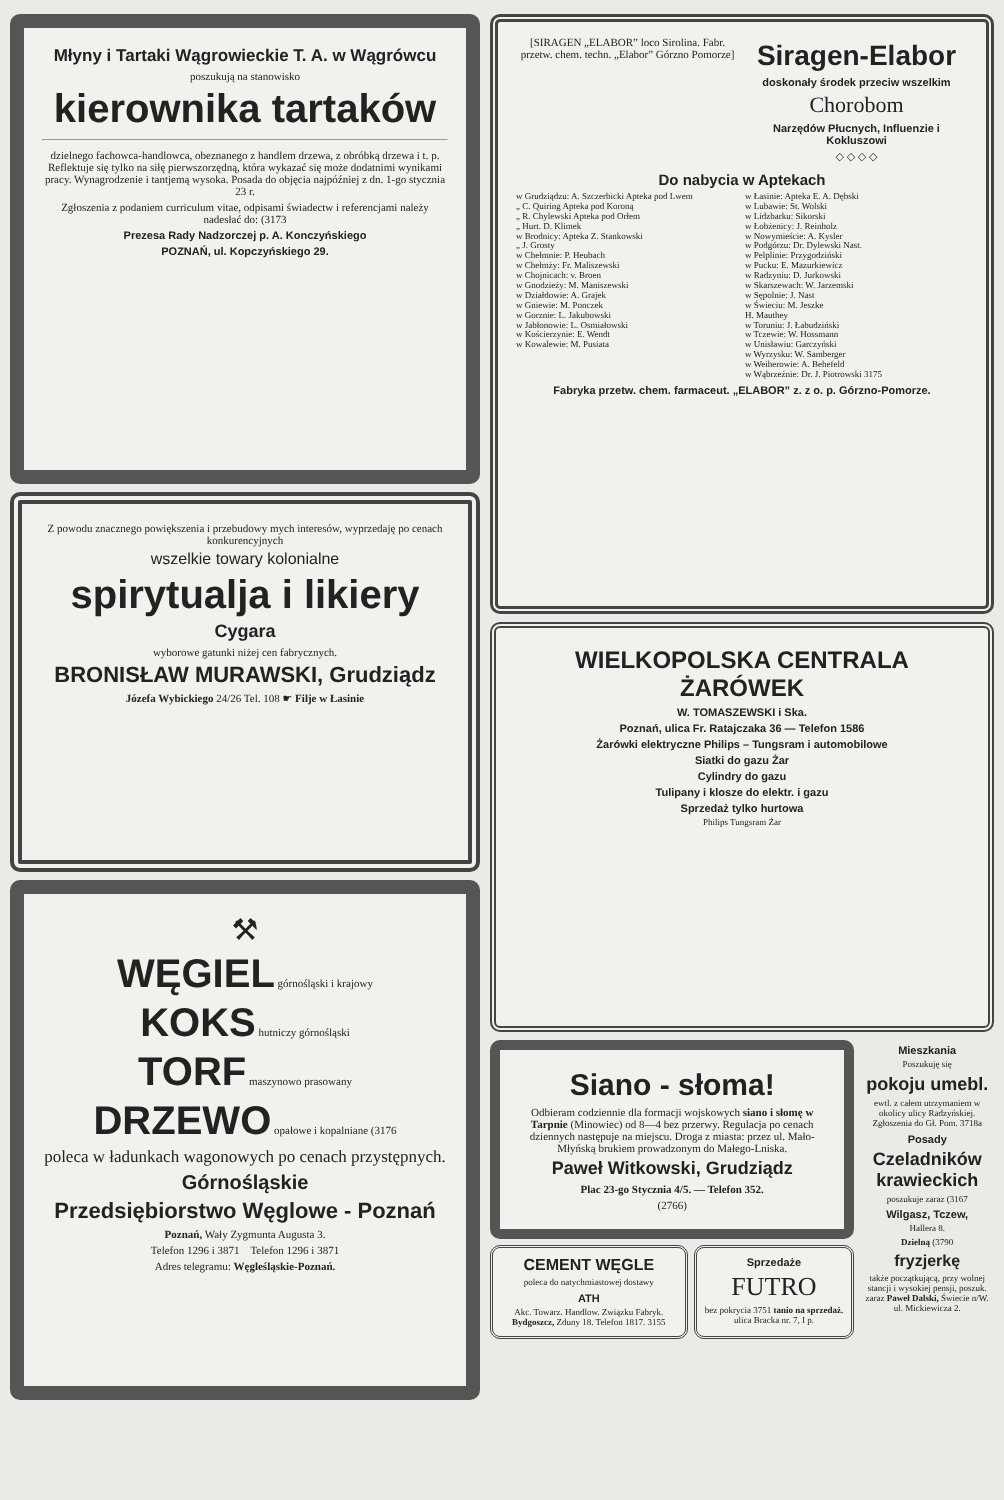Młyny i Tartaki Wągrowieckie T. A. w Wągrówcu
poszukują na stanowisko
kierownika tartaków
dzielnego fachowca-handlowca, obeznanego z handlem drzewa, z obróbką drzewa i t. p. Reflektuje się tylko na siłę pierwszorzędną, która wykazać się może dodatnimi wynikami pracy. Wynagrodzenie i tantjemą wysoka. Posada do objęcia najpóźniej z dn. 1-go stycznia 23 r.
Zgłoszenia z podaniem curriculum vitae, odpisami świadectw i referencjami należy nadesłać do: (3173
Prezesa Rady Nadzorczej p. A. Konczyńskiego
POZNAŃ, ul. Kopczyńskiego 29.
Z powodu znacznego powiększenia i przebudowy mych interesów, wyprzedaję po cenach konkurencyjnych
wszelkie towary kolonialne
spirytualja i likiery
Cygara
wyborowe gatunki niżej cen fabrycznych.
BRONISŁAW MURAWSKI, Grudziądz
Józefa Wybickiego 24/26 Tel. 108 ☛ Filje w Łasinie
⚒
WĘGIEL górnośląski i krajowy
KOKS hutniczy górnośląski
TORF maszynowo prasowany
DRZEWO opałowe i kopalniane (3176
poleca w ładunkach wagonowych po cenach przystępnych.
Górnośląskie
Przedsiębiorstwo Węglowe - Poznań
Poznań, Wały Zygmunta Augusta 3.
Telefon 1296 i 3871 Telefon 1296 i 3871
Adres telegramu: Węgleśląskie-Poznań.
[SIRAGEN „ELABOR” loco Sirolina. Fabr. przetw. chem. techn. „Elabor” Górzno Pomorze]
Siragen-Elabor
doskonały środek przeciw wszelkim
Chorobom
Narzędów Płucnych, Influenzie i Kokluszowi
◇ ◇ ◇ ◇
Do nabycia w Aptekach
w Grudziądzu: A. Szczerbicki Apteka pod Lwem
„ C. Quiring Apteka pod Koroną
„ R. Chylewski Apteka pod Orłem
„ Hurt. D. Klimek
w Brodnicy: Apteka Z. Stankowski
„ J. Grosty
w Chełmnie: P. Heubach
w Chełmży: Fr. Maliszewski
w Chojnicach: v. Broen
w Gnodzieży: M. Maniszewski
w Działdowie: A. Grajek
w Gniewie: M. Ponczek
w Gorznie: L. Jakubowski
w Jabłonowie: L. Osmiałowski
w Kościerzynie: E. Wendt
w Kowalewie: M. Pusiata
w Łasinie: Apteka E. A. Dębski
w Lubawie: St. Wolski
w Lidzbarku: Sikorski
w Łobżenicy: J. Reinholz
w Nowymieście: A. Kysler
w Podgórzu: Dr. Dylewski Nast.
w Pelplinie: Przygodziński
w Pucku: E. Mazurkiewicz
w Radzyniu: D. Jurkowski
w Skarszewach: W. Jarzemski
w Sępolnie: J. Nast
w Świeciu: M. Jeszke
H. Mauthey
w Toruniu: J. Łabudziński
w Tczewie: W. Hossmann
w Unisławiu: Garczyński
w Wyrzysku: W. Samberger
w Weiherowie: A. Behefeld
w Wąbrzeźnie: Dr. J. Piotrowski 3175
Fabryka przetw. chem. farmaceut. „ELABOR” z. z o. p. Górzno-Pomorze.
WIELKOPOLSKA CENTRALA ŻARÓWEK
W. TOMASZEWSKI i Ska.
Poznań, ulica Fr. Ratajczaka 36 — Telefon 1586
Żarówki elektryczne Philips – Tungsram i automobilowe
Siatki do gazu Żar
Cylindry do gazu
Tulipany i klosze do elektr. i gazu
Sprzedaż tylko hurtowa
Philips Tungsram Żar
Siano - słoma!
Odbieram codziennie dla formacji wojskowych siano i słomę w Tarpnie (Minowiec) od 8—4 bez przerwy. Regulacja po cenach dziennych następuje na miejscu. Droga z miasta: przez ul. Mało-Młyńską brukiem prowadzonym do Małego-Lniska.
Paweł Witkowski, Grudziądz
Plac 23-go Stycznia 4/5. — Telefon 352.
(2766)
CEMENT WĘGLE
poleca do natychmiastowej dostawy
ATH
Akc. Towarz. Handlow. Związku Fabryk. Bydgoszcz, Zduny 18. Telefon 1817. 3155
Sprzedaże
FUTRO
bez pokrycia 3751 tanio na sprzedaż. ulica Bracka nr. 7, I p.
Mieszkania
Poszukuję się
pokoju umebl.
ewtl. z całem utrzymaniem w okolicy ulicy Radzyńskiej. Zgłoszenia do Gł. Pom. 3718a
Posady
Czeladników krawieckich
poszukuje zaraz (3167
Wilgasz, Tczew,
Hallera 8.
Dzielną (3790
fryzjerkę
także początkującą, przy wolnej stancji i wysokiej pensji, poszuk. zaraz Paweł Dalski, Świecie n/W. ul. Mickiewicza 2.